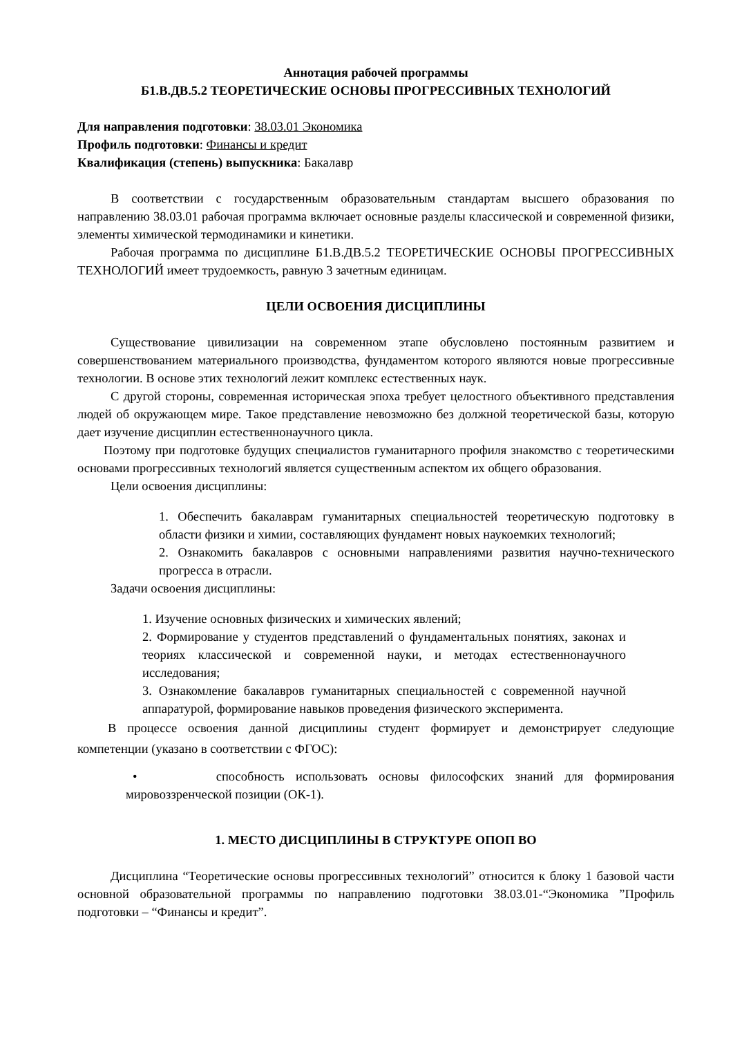Аннотация рабочей программы
Б1.В.ДВ.5.2 ТЕОРЕТИЧЕСКИЕ ОСНОВЫ ПРОГРЕССИВНЫХ ТЕХНОЛОГИЙ
Для направления подготовки: 38.03.01 Экономика
Профиль подготовки: Финансы и кредит
Квалификация (степень) выпускника: Бакалавр
В соответствии с государственным образовательным стандартам высшего образования по направлению 38.03.01 рабочая программа включает основные разделы классической и современной физики, элементы химической термодинамики и кинетики.
Рабочая программа по дисциплине Б1.В.ДВ.5.2 ТЕОРЕТИЧЕСКИЕ ОСНОВЫ ПРОГРЕССИВНЫХ ТЕХНОЛОГИЙ имеет трудоемкость, равную 3 зачетным единицам.
ЦЕЛИ ОСВОЕНИЯ ДИСЦИПЛИНЫ
Существование цивилизации на современном этапе обусловлено постоянным развитием и совершенствованием материального производства, фундаментом которого являются новые прогрессивные технологии. В основе этих технологий лежит комплекс естественных наук.
С другой стороны, современная историческая эпоха требует целостного объективного представления людей об окружающем мире. Такое представление невозможно без должной теоретической базы, которую дает изучение дисциплин естественнонаучного цикла.
Поэтому при подготовке будущих специалистов гуманитарного профиля знакомство с теоретическими основами прогрессивных технологий является существенным аспектом их общего образования.
Цели освоения дисциплины:
1. Обеспечить бакалаврам гуманитарных специальностей теоретическую подготовку в области физики и химии, составляющих фундамент новых наукоемких технологий;
2. Ознакомить бакалавров с основными направлениями развития научно-технического прогресса в отрасли.
Задачи освоения дисциплины:
1. Изучение основных физических и химических явлений;
2. Формирование у студентов представлений о фундаментальных понятиях, законах и теориях классической и современной науки, и методах естественнонаучного исследования;
3. Ознакомление бакалавров гуманитарных специальностей с современной научной аппаратурой, формирование навыков проведения физического эксперимента.
В процессе освоения данной дисциплины студент формирует и демонстрирует следующие компетенции (указано в соответствии с ФГОС):
• способность использовать основы философских знаний для формирования мировоззренческой позиции (ОК-1).
1. МЕСТО ДИСЦИПЛИНЫ В СТРУКТУРЕ ОПОП ВО
Дисциплина “Теоретические основы прогрессивных технологий” относится к блоку 1 базовой части основной образовательной программы по направлению подготовки 38.03.01-“Экономика ”Профиль подготовки – “Финансы и кредит”.